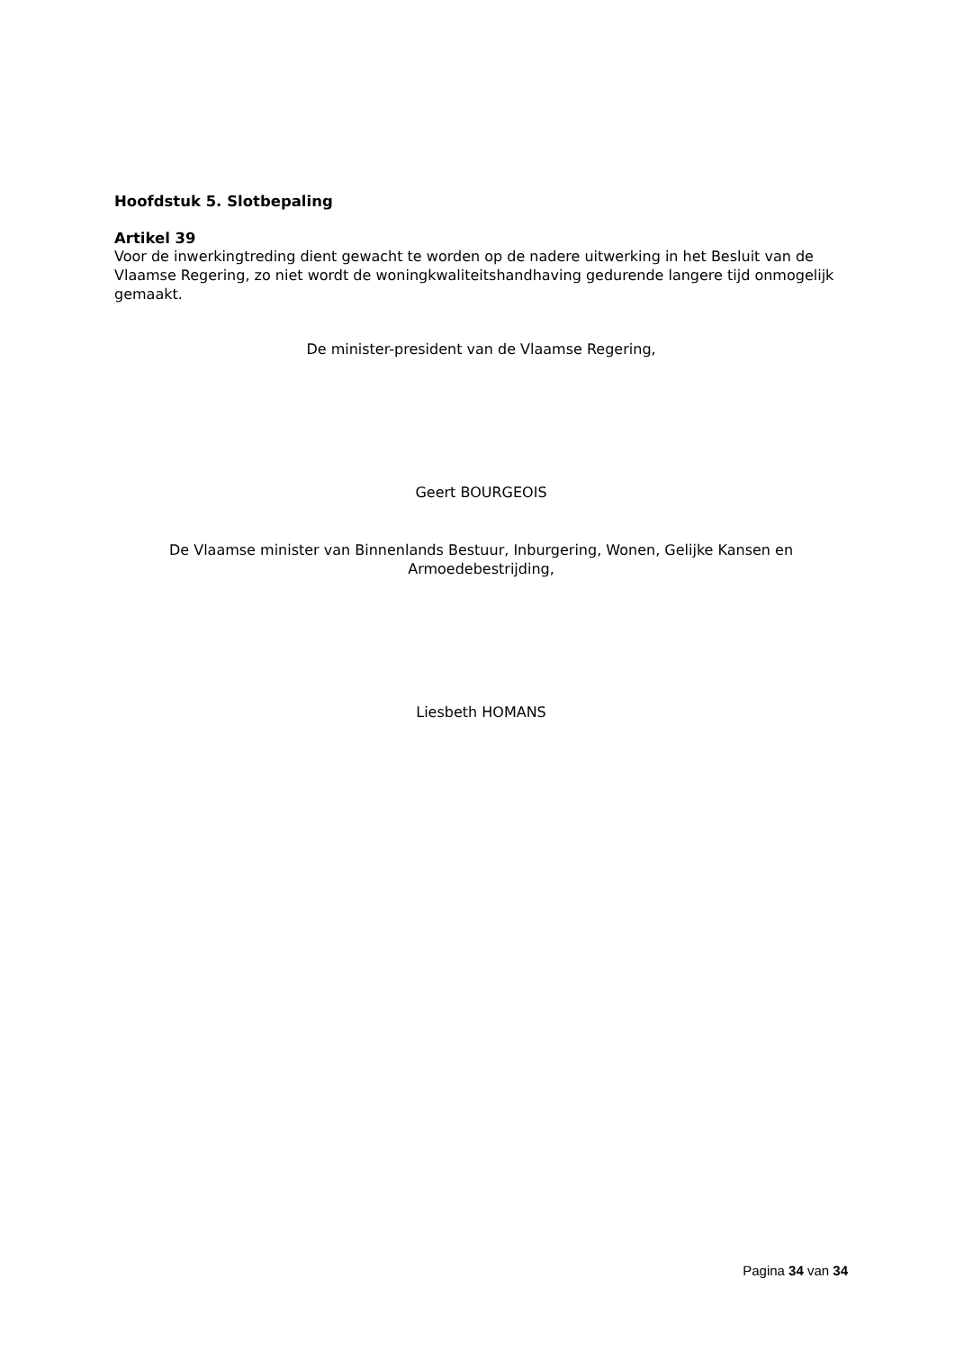Hoofdstuk 5. Slotbepaling
Artikel 39
Voor de inwerkingtreding dient gewacht te worden op de nadere uitwerking in het Besluit van de Vlaamse Regering, zo niet wordt de woningkwaliteitshandhaving gedurende langere tijd onmogelijk gemaakt.
De minister-president van de Vlaamse Regering,
Geert BOURGEOIS
De Vlaamse minister van Binnenlands Bestuur, Inburgering, Wonen, Gelijke Kansen en Armoedebestrijding,
Liesbeth HOMANS
Pagina 34 van 34